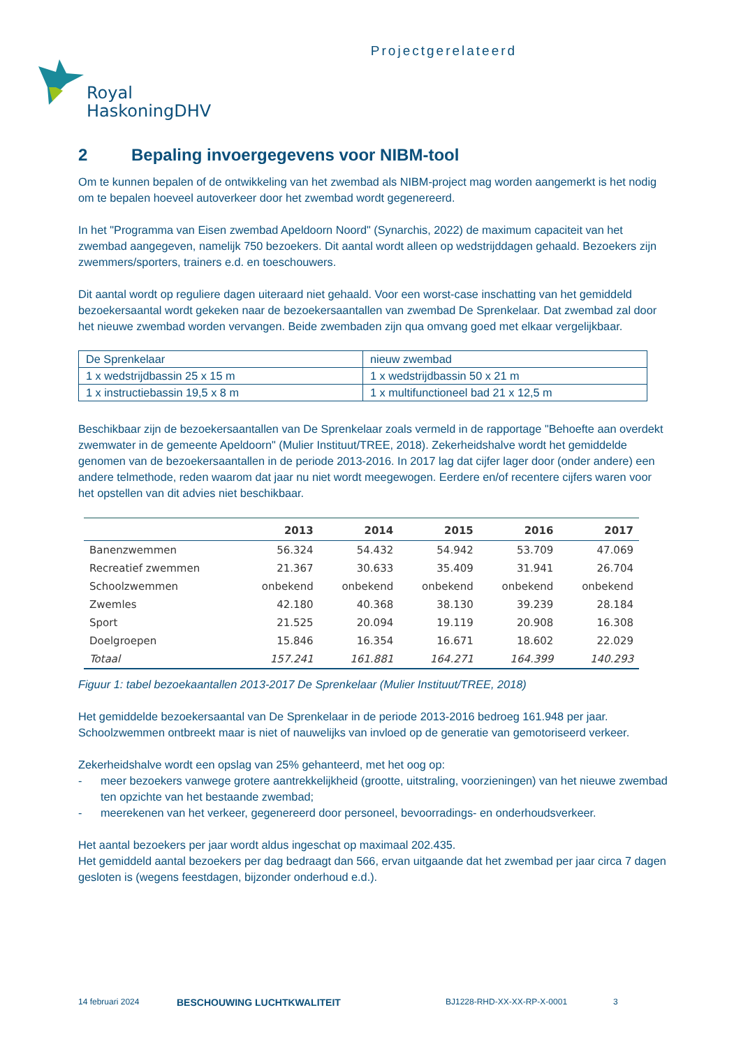Projectgerelateerd
Royal
HaskoningDHV
2 Bepaling invoergegevens voor NIBM-tool
Om te kunnen bepalen of de ontwikkeling van het zwembad als NIBM-project mag worden aangemerkt is het nodig om te bepalen hoeveel autoverkeer door het zwembad wordt gegenereerd.
In het "Programma van Eisen zwembad Apeldoorn Noord" (Synarchis, 2022) de maximum capaciteit van het zwembad aangegeven, namelijk 750 bezoekers. Dit aantal wordt alleen op wedstrijddagen gehaald. Bezoekers zijn zwemmers/sporters, trainers e.d. en toeschouwers.
Dit aantal wordt op reguliere dagen uiteraard niet gehaald. Voor een worst-case inschatting van het gemiddeld bezoekersaantal wordt gekeken naar de bezoekersaantallen van zwembad De Sprenkelaar. Dat zwembad zal door het nieuwe zwembad worden vervangen. Beide zwembaden zijn qua omvang goed met elkaar vergelijkbaar.
| De Sprenkelaar | nieuw zwembad |
| 1 x wedstrijdbassin 25 x 15 m | 1 x wedstrijdbassin 50 x 21 m |
| 1 x instructiebassin 19,5 x 8 m | 1 x multifunctioneel bad 21 x 12,5 m |
Beschikbaar zijn de bezoekersaantallen van De Sprenkelaar zoals vermeld in de rapportage "Behoefte aan overdekt zwemwater in de gemeente Apeldoorn" (Mulier Instituut/TREE, 2018). Zekerheidshalve wordt het gemiddelde genomen van de bezoekersaantallen in de periode 2013-2016. In 2017 lag dat cijfer lager door (onder andere) een andere telmethode, reden waarom dat jaar nu niet wordt meegewogen. Eerdere en/of recentere cijfers waren voor het opstellen van dit advies niet beschikbaar.
| | 2013 | 2014 | 2015 | 2016 | 2017 |
| --- | --- | --- | --- | --- | --- |
| Banenzwemmen | 56.324 | 54.432 | 54.942 | 53.709 | 47.069 |
| Recreatief zwemmen | 21.367 | 30.633 | 35.409 | 31.941 | 26.704 |
| Schoolzwemmen | onbekend | onbekend | onbekend | onbekend | onbekend |
| Zwemles | 42.180 | 40.368 | 38.130 | 39.239 | 28.184 |
| Sport | 21.525 | 20.094 | 19.119 | 20.908 | 16.308 |
| Doelgroepen | 15.846 | 16.354 | 16.671 | 18.602 | 22.029 |
| Totaal | 157.241 | 161.881 | 164.271 | 164.399 | 140.293 |
Figuur 1: tabel bezoekaantallen 2013-2017 De Sprenkelaar (Mulier Instituut/TREE, 2018)
Het gemiddelde bezoekersaantal van De Sprenkelaar in de periode 2013-2016 bedroeg 161.948 per jaar. Schoolzwemmen ontbreekt maar is niet of nauwelijks van invloed op de generatie van gemotoriseerd verkeer.
Zekerheidshalve wordt een opslag van 25% gehanteerd, met het oog op:
- meer bezoekers vanwege grotere aantrekkelijkheid (grootte, uitstraling, voorzieningen) van het nieuwe zwembad ten opzichte van het bestaande zwembad;
- meerekenen van het verkeer, gegenereerd door personeel, bevoorradings- en onderhoudsverkeer.
Het aantal bezoekers per jaar wordt aldus ingeschat op maximaal 202.435.
Het gemiddeld aantal bezoekers per dag bedraagt dan 566, ervan uitgaande dat het zwembad per jaar circa 7 dagen gesloten is (wegens feestdagen, bijzonder onderhoud e.d.).
14 februari 2024 BESCHOUWING LUCHTKWALITEIT BJ1228-RHD-XX-XX-RP-X-0001 3